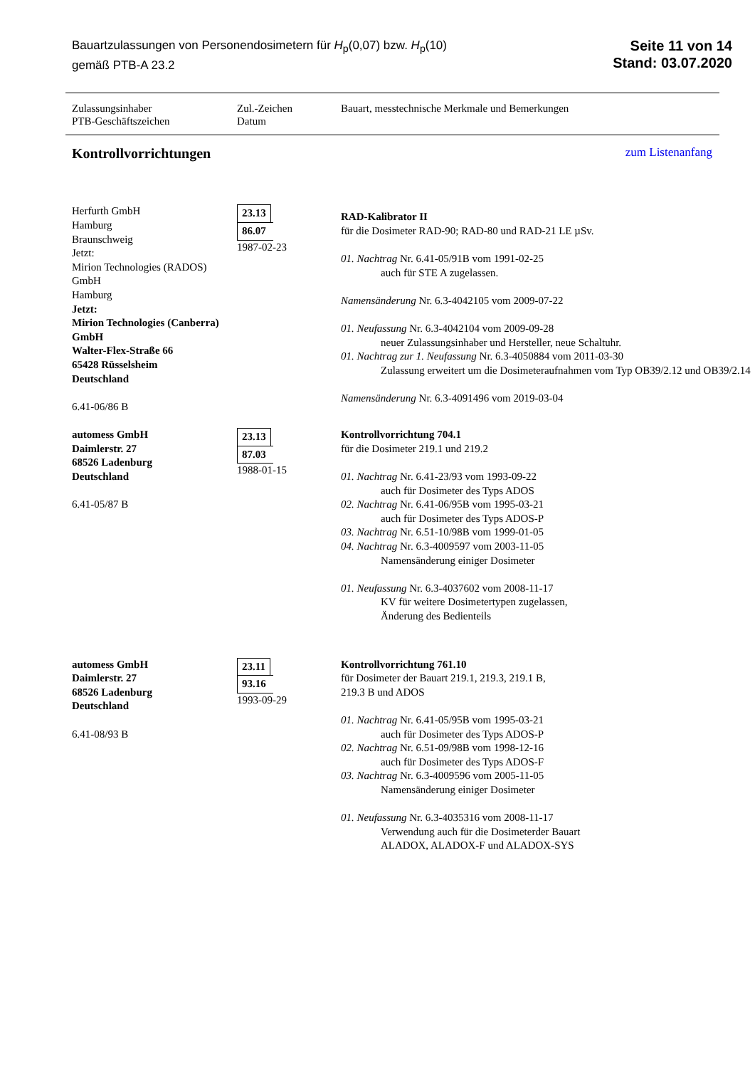Bauartzulassungen von Personendosimetern für H<sub>p</sub>(0,07) bzw. H<sub>p</sub>(10)
gemäß PTB-A 23.2
Seite 11 von 14
Stand: 03.07.2020
Zulassungsinhaber
PTB-Geschäftszeichen
Zul.-Zeichen
Datum
Bauart, messtechnische Merkmale und Bemerkungen
Kontrollvorrichtungen
zum Listenanfang
Herfurth GmbH
Hamburg
Braunschweig
Jetzt:
Mirion Technologies (RADOS) GmbH
Hamburg
Jetzt:
Mirion Technologies (Canberra) GmbH
Walter-Flex-Straße 66
65428 Rüsselsheim
Deutschland
6.41-06/86 B
23.13
86.07
1987-02-23
RAD-Kalibrator II
für die Dosimeter RAD-90; RAD-80 und RAD-21 LE µSv.
01. Nachtrag Nr. 6.41-05/91B vom 1991-02-25
auch für STE A zugelassen.
Namensänderung Nr. 6.3-4042105 vom 2009-07-22
01. Neufassung Nr. 6.3-4042104 vom 2009-09-28
neuer Zulassungsinhaber und Hersteller, neue Schaltuhr.
01. Nachtrag zur 1. Neufassung Nr. 6.3-4050884 vom 2011-03-30
Zulassung erweitert um die Dosimeteraufnahmen vom Typ OB39/2.12 und OB39/2.14
Namensänderung Nr. 6.3-4091496 vom 2019-03-04
automess GmbH
Daimlerstr. 27
68526 Ladenburg
Deutschland
6.41-05/87 B
23.13
87.03
1988-01-15
Kontrollvorrichtung 704.1
für die Dosimeter 219.1 und 219.2
01. Nachtrag Nr. 6.41-23/93 vom 1993-09-22
auch für Dosimeter des Typs ADOS
02. Nachtrag Nr. 6.41-06/95B vom 1995-03-21
auch für Dosimeter des Typs ADOS-P
03. Nachtrag Nr. 6.51-10/98B vom 1999-01-05
04. Nachtrag Nr. 6.3-4009597 vom 2003-11-05
Namensänderung einiger Dosimeter
01. Neufassung Nr. 6.3-4037602 vom 2008-11-17
KV für weitere Dosimetertypen zugelassen,
Änderung des Bedienteils
automess GmbH
Daimlerstr. 27
68526 Ladenburg
Deutschland
6.41-08/93 B
23.11
93.16
1993-09-29
Kontrollvorrichtung 761.10
für Dosimeter der Bauart 219.1, 219.3, 219.1 B,
219.3 B und ADOS
01. Nachtrag Nr. 6.41-05/95B vom 1995-03-21
auch für Dosimeter des Typs ADOS-P
02. Nachtrag Nr. 6.51-09/98B vom 1998-12-16
auch für Dosimeter des Typs ADOS-F
03. Nachtrag Nr. 6.3-4009596 vom 2005-11-05
Namensänderung einiger Dosimeter
01. Neufassung Nr. 6.3-4035316 vom 2008-11-17
Verwendung auch für die Dosimeterder Bauart
ALADOX, ALADOX-F und ALADOX-SYS